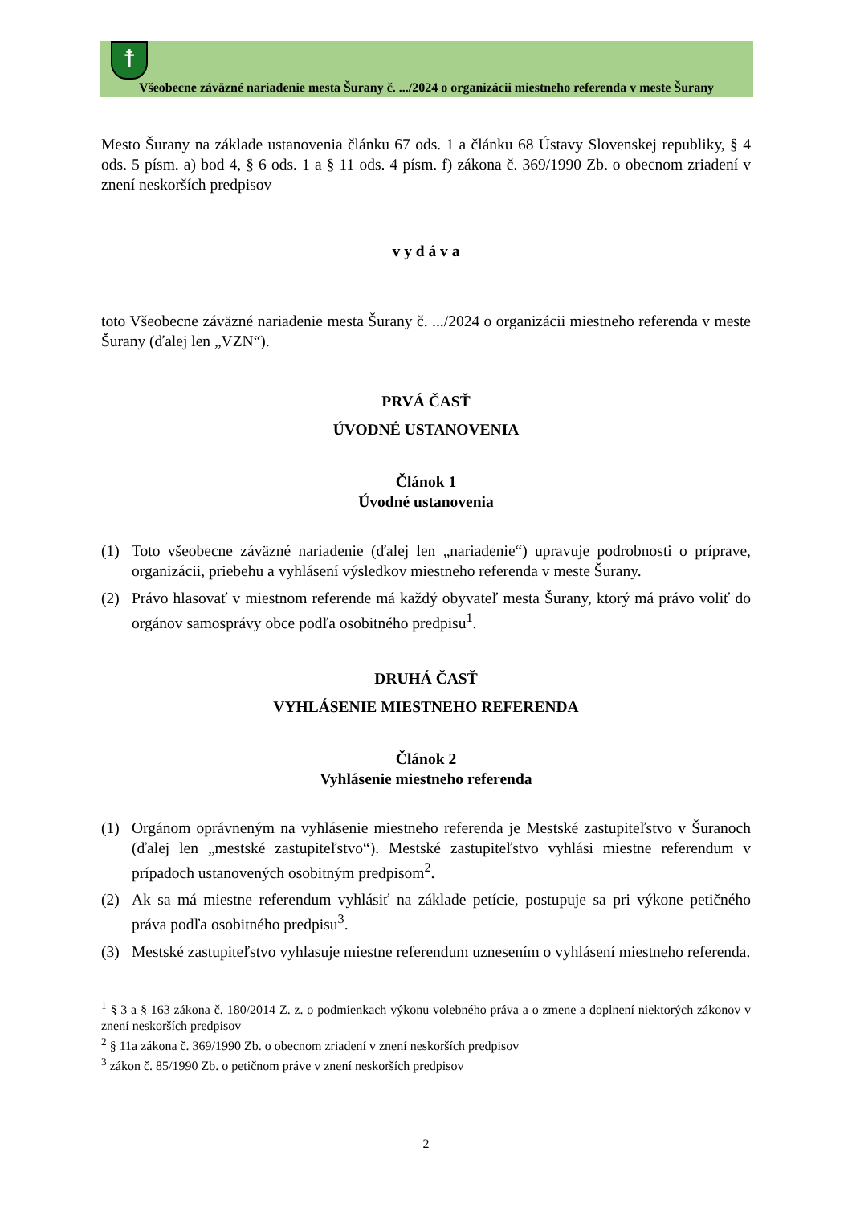☨
Všeobecne záväzné nariadenie mesta Šurany č. .../2024 o organizácii miestneho referenda v meste Šurany
Mesto Šurany na základe ustanovenia článku 67 ods. 1 a článku 68 Ústavy Slovenskej republiky, § 4 ods. 5 písm. a) bod 4, § 6 ods. 1 a § 11 ods. 4 písm. f) zákona č. 369/1990 Zb. o obecnom zriadení v znení neskorších predpisov
v y d á v a
toto Všeobecne záväzné nariadenie mesta Šurany č. .../2024 o organizácii miestneho referenda v meste Šurany (ďalej len „VZN“).
PRVÁ ČASŤ
ÚVODNÉ USTANOVENIA
Článok 1
Úvodné ustanovenia
(1) Toto všeobecne záväzné nariadenie (ďalej len „nariadenie“) upravuje podrobnosti o príprave, organizácii, priebehu a vyhlásení výsledkov miestneho referenda v meste Šurany.
(2) Právo hlasovať v miestnom referende má každý obyvateľ mesta Šurany, ktorý má právo voliť do orgánov samosprávy obce podľa osobitného predpisu<sup>1</sup>.
DRUHÁ ČASŤ
VYHLÁSENIE MIESTNEHO REFERENDA
Článok 2
Vyhlásenie miestneho referenda
(1) Orgánom oprávneným na vyhlásenie miestneho referenda je Mestské zastupiteľstvo v Šuranoch (ďalej len „mestské zastupiteľstvo“). Mestské zastupiteľstvo vyhlási miestne referendum v prípadoch ustanovených osobitným predpisom<sup>2</sup>.
(2) Ak sa má miestne referendum vyhlásiť na základe petície, postupuje sa pri výkone petičného práva podľa osobitného predpisu<sup>3</sup>.
(3) Mestské zastupiteľstvo vyhlasuje miestne referendum uznesením o vyhlásení miestneho referenda.
<sup>1</sup> § 3 a § 163 zákona č. 180/2014 Z. z. o podmienkach výkonu volebného práva a o zmene a doplnení niektorých zákonov v znení neskorších predpisov
<sup>2</sup> § 11a zákona č. 369/1990 Zb. o obecnom zriadení v znení neskorších predpisov
<sup>3</sup> zákon č. 85/1990 Zb. o petičnom práve v znení neskorších predpisov
2